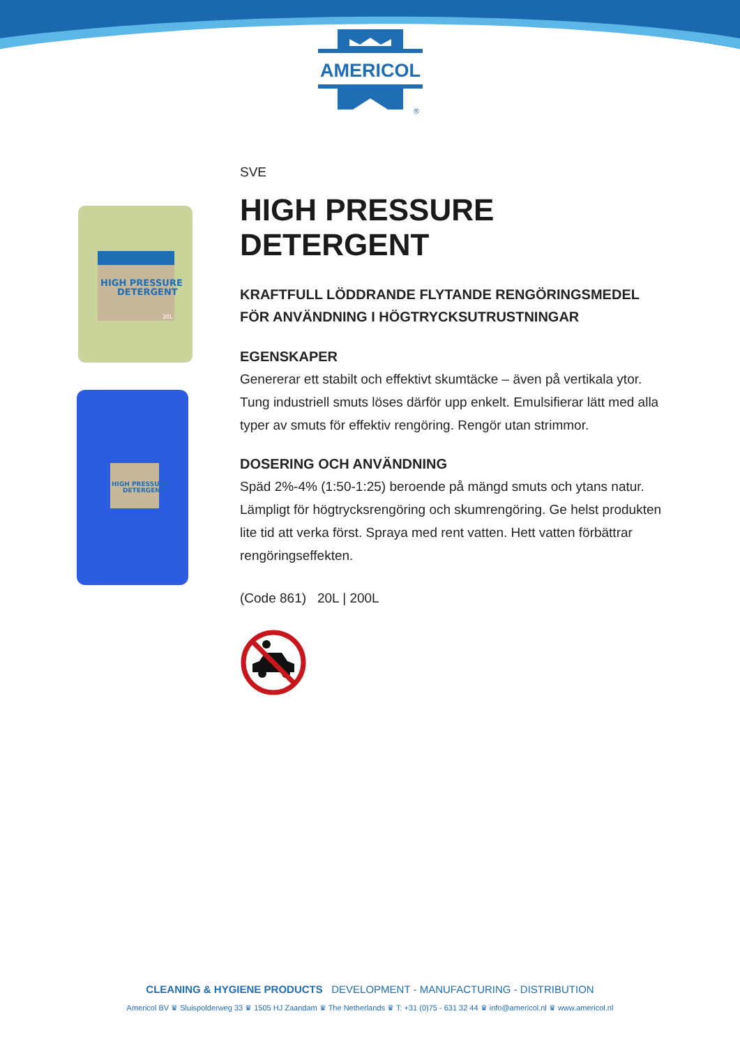AMERICOL
®
HIGH PRESSURE
DETERGENT
20L
HIGH PRESSURE
DETERGENT
SVE
HIGH PRESSURE DETERGENT
KRAFTFULL LÖDDRANDE FLYTANDE RENGÖRINGSMEDEL FÖR ANVÄNDNING I HÖGTRYCKSUTRUSTNINGAR
EGENSKAPER
Genererar ett stabilt och effektivt skumtäcke – även på vertikala ytor. Tung industriell smuts löses därför upp enkelt. Emulsifierar lätt med alla typer av smuts för effektiv rengöring. Rengör utan strimmor.
DOSERING OCH ANVÄNDNING
Späd 2%-4% (1:50-1:25) beroende på mängd smuts och ytans natur. Lämpligt för högtrycksrengöring och skumrengöring. Ge helst produkten lite tid att verka först. Spraya med rent vatten. Hett vatten förbättrar rengöringseffekten.
(Code 861) 20L | 200L
CLEANING & HYGIENE PRODUCTS DEVELOPMENT - MANUFACTURING - DISTRIBUTION
Americol BV ♛ Sluispolderweg 33 ♛ 1505 HJ Zaandam ♛ The Netherlands ♛ T: +31 (0)75 - 631 32 44 ♛ info@americol.nl ♛ www.americol.nl